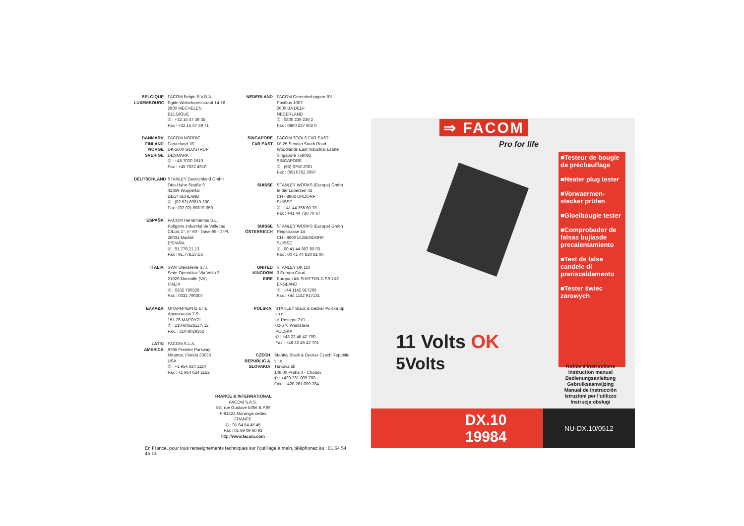BELGIQUE LUXEMBOURG
FACOM Belgie B.V.B.A.
Egide Walschaertsstraat 14-16
2800 MECHELEN
BELGIQUE
✆ : +32 15 47 39 35
Fax : +32 15 47 39 71
DANMARK FINLAND NORGE SVERIGE
FACOM NORDIC
Farverland 1B
DK-2600 GLOSTRUP
DENMARK
✆ : +45 7020 1510
Fax : +45 7022 4910
DEUTSCHLAND STANLEY Deutschland GmbH
Otto-Hahn-Straße 9
42369 Wuppertal
DEUTSCHLAND
✆ : (02 02) 69819-300
Fax : (02 02) 69819-350
ESPAÑA FACOM Herramientas S.L.
Polígono industrial de Vallecas
C/Luis 1°, n° 60 - Nave 95 - 2°Pl.
28031 Madrid
ESPAÑA
✆ : 91,778,21,13
Fax : 91,778,27,53
ITALIA SWK Utensilerie S.r.l.
Sede Operativa: Via Volta 3
21020 Monvalle (VA)
ITALIA
✆ : 0332 790326
Fax : 0332 790307
ΕΛΛΑΔΑ ΜΠΑΡΜΠΕΡΗΣ ΕΠΕ
Αργοναυτών 7-9
151 26 ΜΑΡΟΥΣΙ
✆ : 210-8062811 ή 12
Fax. : 210-8029352
LATIN AMERICA
FACOM S.L.A.
9786 Premier Parkway
Miramar, Florida 33025
USA
✆ : +1 954 624 1110
Fax : +1 954 624 1152
NEDERLAND FACOM Gereedschappen BV
Postbus 1007
2600 BA DELF
NEDERLAND
✆ : 0800 236 236 2
Fax : 0800 237 602 0
SINGAPORE FAR EAST
FACOM TOOLS FAR EAST
N° 25 Senoko South Road
Woodlands East Industrial Estate
Singapore 758081
SINGAPORE
✆ : (65) 6752 2001
Fax : (65) 6752 2697
SUISSE STANLEY WORKS (Europe) Gmbh
In der Luberzen 42
CH - 8902 URDORF
SUISSE
✆ : +41 44 755 60 70
Fax : +41 44 730 70 67
SUISSE ÖSTERREICH
STANLEY WORKS (Europe) Gmbh
Ringstrasse 14
CH - 8600 DÜBENDORF
SUISSE
✆ : 00 41 44 802 80 93
Fax : 00 41 44 820 81 00
UNITED KINGDOM EIRE
STANLEY UK Ltd
3 Europa Court
Europa Link SHEFFIELD S9 1XZ
ENGLAND
✆ : +44 1142 917266
Fax : +44 1142 917131
POLSKA STANLEY Black & Decker Polska Sp. zo.o.
ul. Postępu 21D
02-676 Warszawa
POLSKA
✆ : +48 22 46 42 700
Fax : +48 22 46 42 701
CZECH REPUBLIC & SLOVAKIA
Stanley Black & Decker Czech Republic s.r.o.
Türkova 5b
149 00 Praha 4 - Chodov
✆ : +420 261 009 780
Fax : +420 261 009 784
FRANCE & INTERNATIONAL
FACOM S.A.S.
6-8, rue Gustave Eiffel B.P.99
F-91423 Morangis cedex
FRANCE
✆ : 01 64 54 45 45
Fax : 01 69 09 60 93
http://www.facom.com
En France, pour tous renseignements techniques sur l'outillage à main, téléphonez au : 01 64 54 45 14
⇒ FACOM
Pro for life
■Testeur de bougie de préchauffage
■Heater plug tester
■Vorwaermen-stecker prüfen
■Gloeibougie tester
■Comprobador de falsas bujíasde precalentamiento
■Test de false candele di preriscaldamento
■Tester świec zarowych
Notice d'instructions
Instruction manual
Bedienungsanleitung
Gebruiksaanwijzing
Manual de instrucción
Istruzioni per l'utilizzo
Instrucja obsługi
11 Volts OK
5Volts
DX.10
19984
NU-DX.10/0512